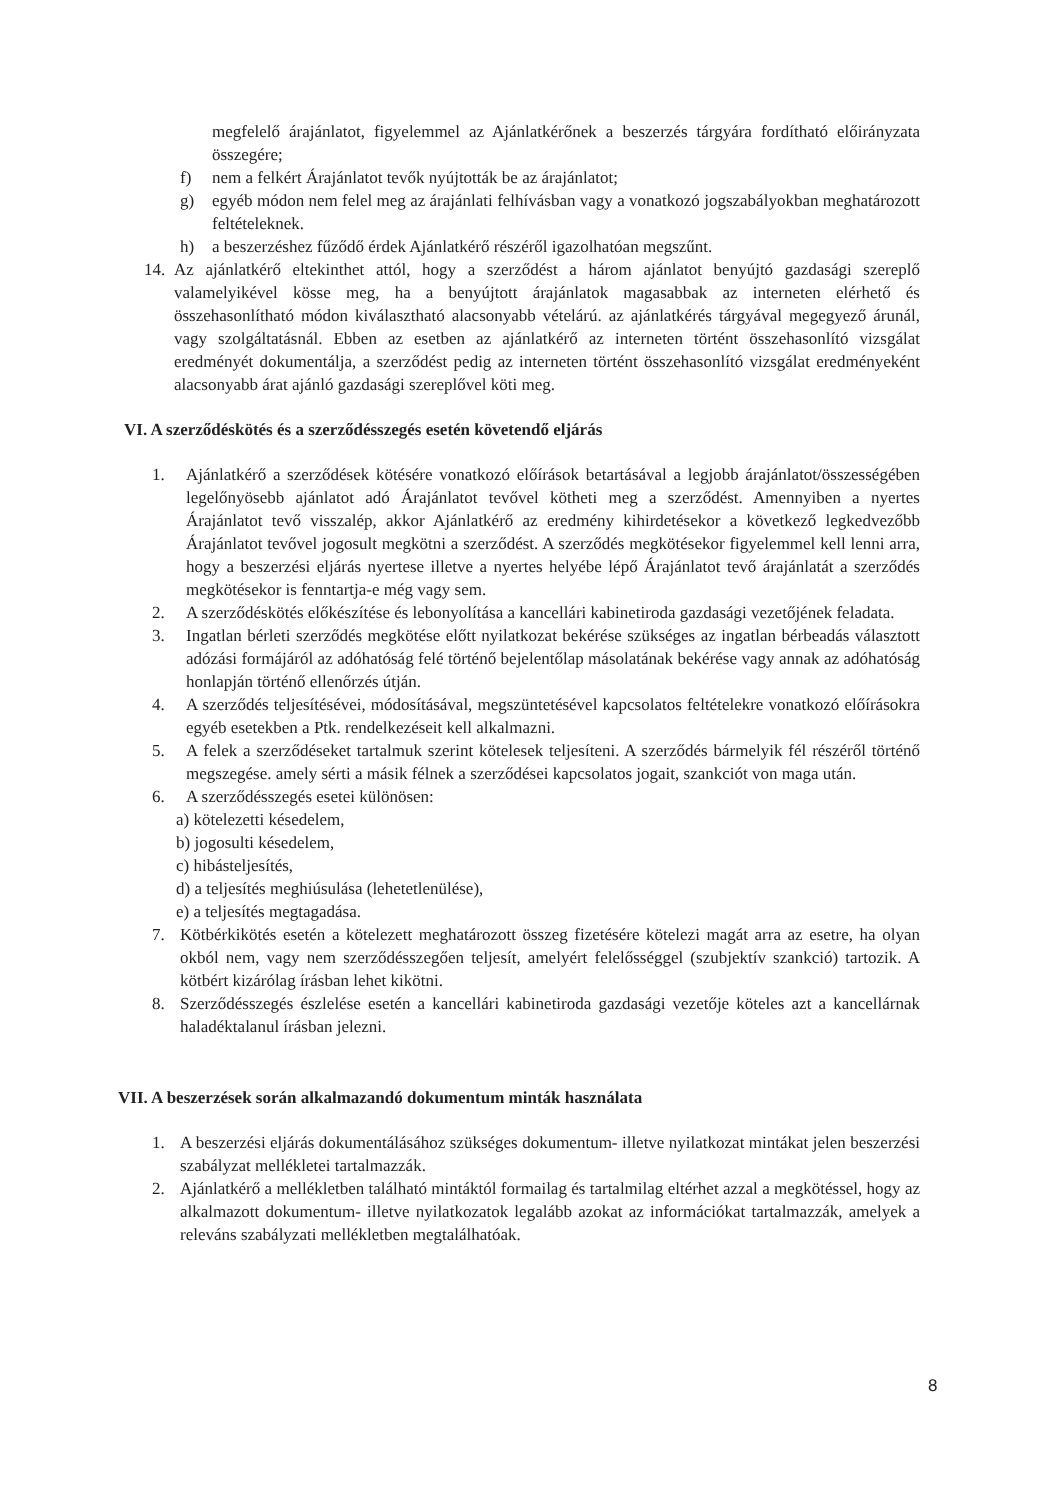megfelelő árajánlatot, figyelemmel az Ajánlatkérőnek a beszerzés tárgyára fordítható előirányzata összegére;
f) nem a felkért Árajánlatot tevők nyújtották be az árajánlatot;
g) egyéb módon nem felel meg az árajánlati felhívásban vagy a vonatkozó jogszabályokban meghatározott feltételeknek.
h) a beszerzéshez fűződő érdek Ajánlatkérő részéről igazolhatóan megszűnt.
14. Az ajánlatkérő eltekinthet attól, hogy a szerződést a három ajánlatot benyújtó gazdasági szereplő valamelyikével kösse meg, ha a benyújtott árajánlatok magasabbak az interneten elérhető és összehasonlítható módon kiválasztható alacsonyabb vételárú. az ajánlatkérés tárgyával megegyező árunál, vagy szolgáltatásnál. Ebben az esetben az ajánlatkérő az interneten történt összehasonlító vizsgálat eredményét dokumentálja, a szerződést pedig az interneten történt összehasonlító vizsgálat eredményeként alacsonyabb árat ajánló gazdasági szereplővel köti meg.
VI. A szerződéskötés és a szerződésszegés esetén követendő eljárás
1. Ajánlatkérő a szerződések kötésére vonatkozó előírások betartásával a legjobb árajánlatot/összességében legelőnyösebb ajánlatot adó Árajánlatot tevővel kötheti meg a szerződést. Amennyiben a nyertes Árajánlatot tevő visszalép, akkor Ajánlatkérő az eredmény kihirdetésekor a következő legkedvezőbb Árajánlatot tevővel jogosult megkötni a szerződést. A szerződés megkötésekor figyelemmel kell lenni arra, hogy a beszerzési eljárás nyertese illetve a nyertes helyébe lépő Árajánlatot tevő árajánlatát a szerződés megkötésekor is fenntartja-e még vagy sem.
2. A szerződéskötés előkészítése és lebonyolítása a kancellári kabinetiroda gazdasági vezetőjének feladata.
3. Ingatlan bérleti szerződés megkötése előtt nyilatkozat bekérése szükséges az ingatlan bérbeadás választott adózási formájáról az adóhatóság felé történő bejelentőlap másolatának bekérése vagy annak az adóhatóság honlapján történő ellenőrzés útján.
4. A szerződés teljesítésévei, módosításával, megszüntetésével kapcsolatos feltételekre vonatkozó előírásokra egyéb esetekben a Ptk. rendelkezéseit kell alkalmazni.
5. A felek a szerződéseket tartalmuk szerint kötelesek teljesíteni. A szerződés bármelyik fél részéről történő megszegése. amely sérti a másik félnek a szerződései kapcsolatos jogait, szankciót von maga után.
6. A szerződésszegés esetei különösen:
a) kötelezetti késedelem,
b) jogosulti késedelem,
c) hibásteljesítés,
d) a teljesítés meghiúsulása (lehetetlenülése),
e) a teljesítés megtagadása.
7. Kötbérkikötés esetén a kötelezett meghatározott összeg fizetésére kötelezi magát arra az esetre, ha olyan okból nem, vagy nem szerződésszegően teljesít, amelyért felelősséggel (szubjektív szankció) tartozik. A kötbért kizárólag írásban lehet kikötni.
8. Szerződésszegés észlelése esetén a kancellári kabinetiroda gazdasági vezetője köteles azt a kancellárnak haladéktalanul írásban jelezni.
VII. A beszerzések során alkalmazandó dokumentum minták használata
1. A beszerzési eljárás dokumentálásához szükséges dokumentum- illetve nyilatkozat mintákat jelen beszerzési szabályzat mellékletei tartalmazzák.
2. Ajánlatkérő a mellékletben található mintáktól formailag és tartalmilag eltérhet azzal a megkötéssel, hogy az alkalmazott dokumentum- illetve nyilatkozatok legalább azokat az információkat tartalmazzák, amelyek a releváns szabályzati mellékletben megtalálhatóak.
8